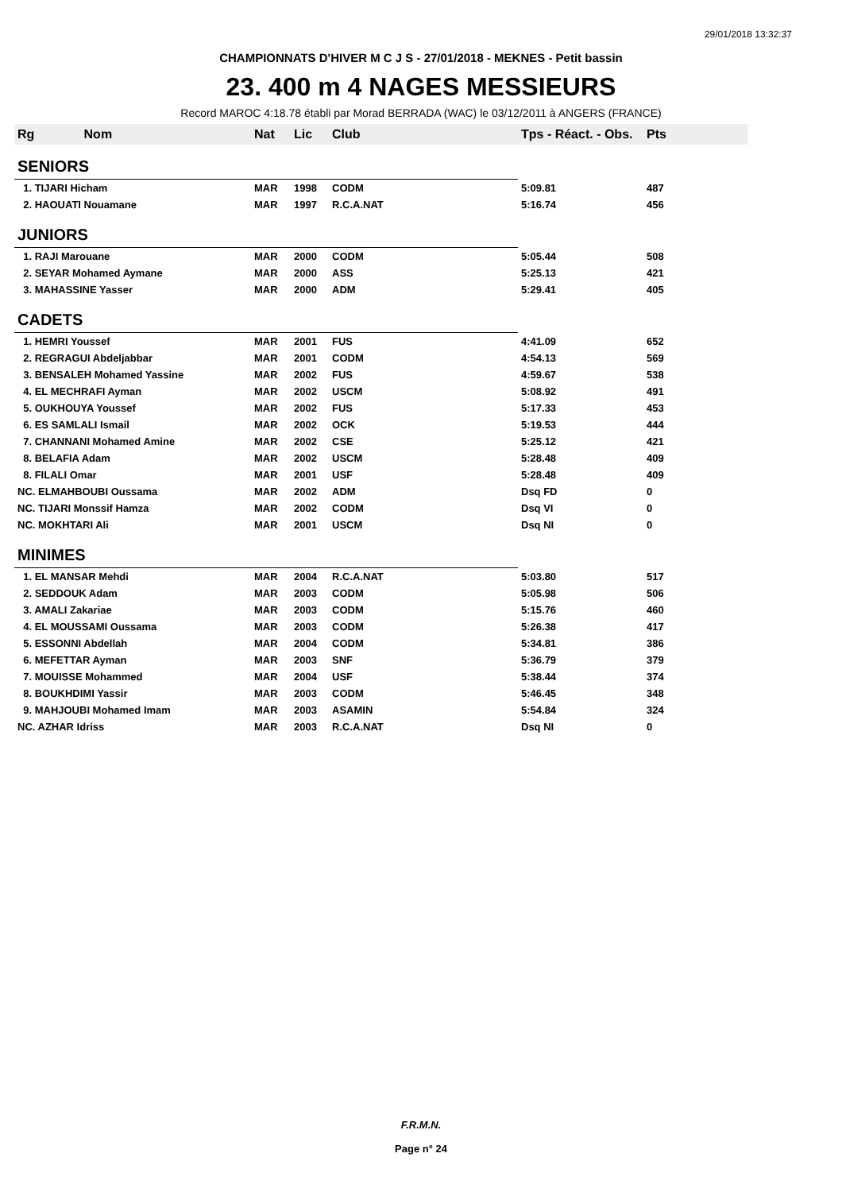29/01/2018 13:32:37
CHAMPIONNATS D'HIVER M C J S - 27/01/2018 - MEKNES - Petit bassin
23. 400 m 4 NAGES MESSIEURS
Record MAROC 4:18.78 établi par Morad BERRADA (WAC) le 03/12/2011 à ANGERS (FRANCE)
| Rg Nom | Nat | Lic | Club | Tps - Réact. - Obs. | Pts |
| --- | --- | --- | --- | --- | --- |
| SENIORS | | | | | |
| 1. TIJARI Hicham | MAR | 1998 | CODM | 5:09.81 | 487 |
| 2. HAOUATI Nouamane | MAR | 1997 | R.C.A.NAT | 5:16.74 | 456 |
| JUNIORS | | | | | |
| 1. RAJI Marouane | MAR | 2000 | CODM | 5:05.44 | 508 |
| 2. SEYAR Mohamed Aymane | MAR | 2000 | ASS | 5:25.13 | 421 |
| 3. MAHASSINE Yasser | MAR | 2000 | ADM | 5:29.41 | 405 |
| CADETS | | | | | |
| 1. HEMRI Youssef | MAR | 2001 | FUS | 4:41.09 | 652 |
| 2. REGRAGUI Abdeljabbar | MAR | 2001 | CODM | 4:54.13 | 569 |
| 3. BENSALEH Mohamed Yassine | MAR | 2002 | FUS | 4:59.67 | 538 |
| 4. EL MECHRAFI Ayman | MAR | 2002 | USCM | 5:08.92 | 491 |
| 5. OUKHOUYA Youssef | MAR | 2002 | FUS | 5:17.33 | 453 |
| 6. ES SAMLALI Ismail | MAR | 2002 | OCK | 5:19.53 | 444 |
| 7. CHANNANI Mohamed Amine | MAR | 2002 | CSE | 5:25.12 | 421 |
| 8. BELAFIA Adam | MAR | 2002 | USCM | 5:28.48 | 409 |
| 8. FILALI Omar | MAR | 2001 | USF | 5:28.48 | 409 |
| NC. ELMAHBOUBI Oussama | MAR | 2002 | ADM | Dsq FD | 0 |
| NC. TIJARI Monssif Hamza | MAR | 2002 | CODM | Dsq VI | 0 |
| NC. MOKHTARI Ali | MAR | 2001 | USCM | Dsq NI | 0 |
| MINIMES | | | | | |
| 1. EL MANSAR Mehdi | MAR | 2004 | R.C.A.NAT | 5:03.80 | 517 |
| 2. SEDDOUK Adam | MAR | 2003 | CODM | 5:05.98 | 506 |
| 3. AMALI Zakariae | MAR | 2003 | CODM | 5:15.76 | 460 |
| 4. EL MOUSSAMI Oussama | MAR | 2003 | CODM | 5:26.38 | 417 |
| 5. ESSONNI Abdellah | MAR | 2004 | CODM | 5:34.81 | 386 |
| 6. MEFETTAR Ayman | MAR | 2003 | SNF | 5:36.79 | 379 |
| 7. MOUISSE Mohammed | MAR | 2004 | USF | 5:38.44 | 374 |
| 8. BOUKHDIMI Yassir | MAR | 2003 | CODM | 5:46.45 | 348 |
| 9. MAHJOUBI Mohamed Imam | MAR | 2003 | ASAMIN | 5:54.84 | 324 |
| NC. AZHAR Idriss | MAR | 2003 | R.C.A.NAT | Dsq NI | 0 |
F.R.M.N.
Page n° 24